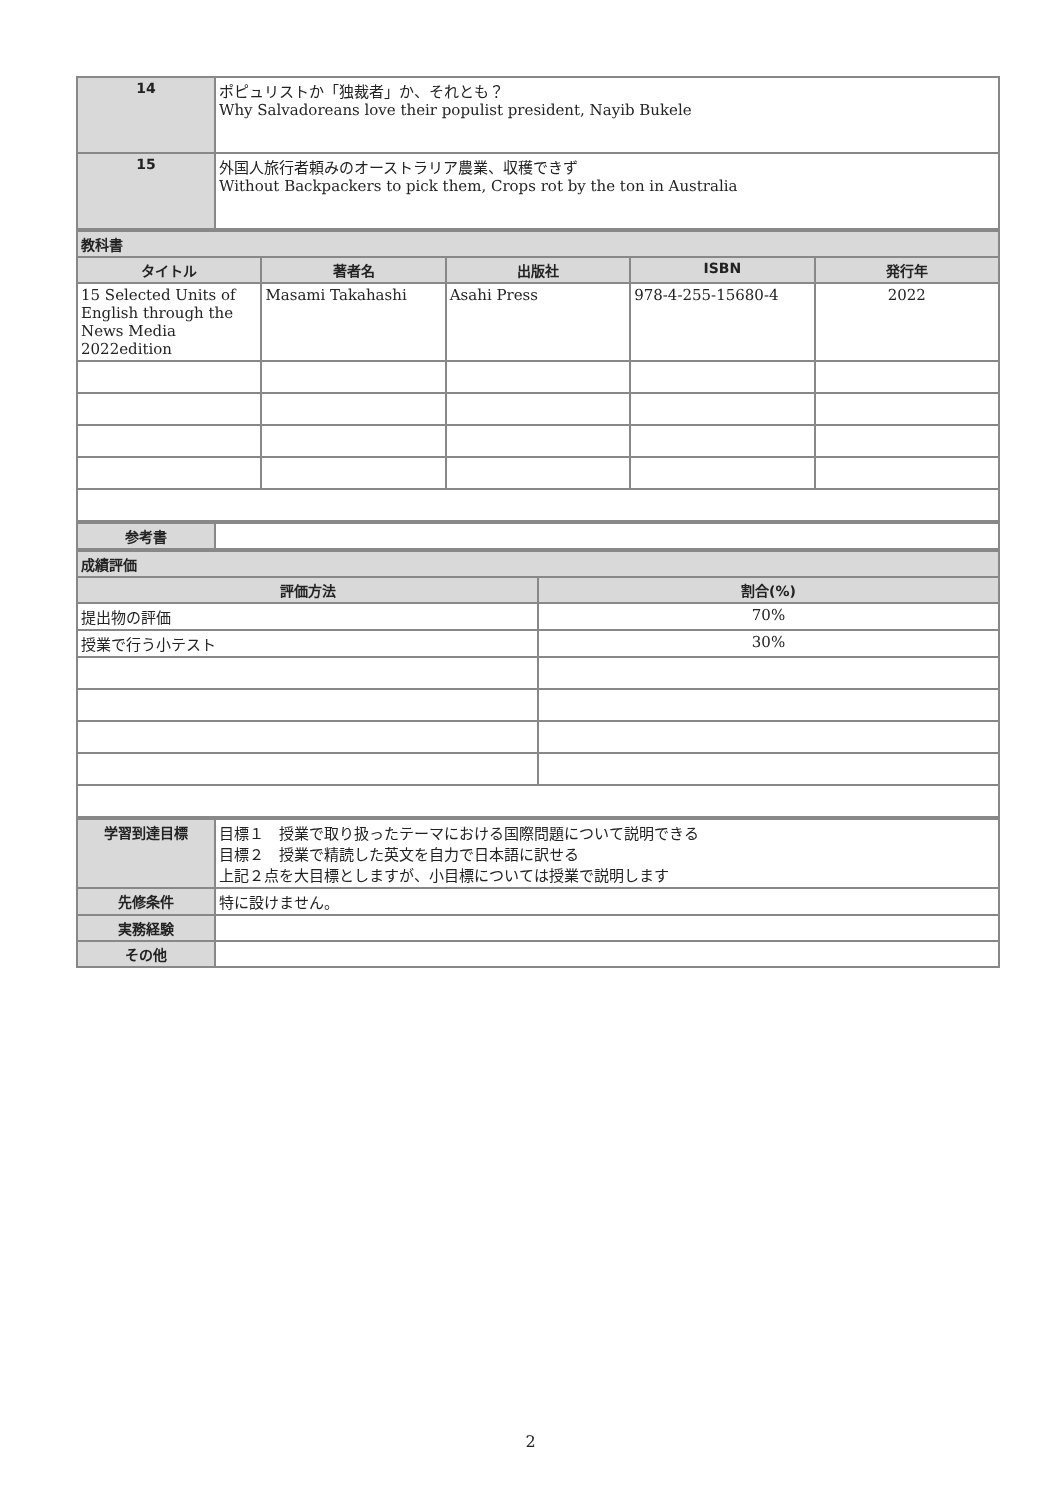| 14 | ポピュリストか「独裁者」か、それとも？ Why Salvadoreans love their populist president, Nayib Bukele |
| 15 | 外国人旅行者頼みのオーストラリア農業、収穫できず Without Backpackers to pick them, Crops rot by the ton in Australia |
| 教科書 | | | | |
| タイトル | 著者名 | 出版社 | ISBN | 発行年 |
| 15 Selected Units of English through the News Media 2022edition | Masami Takahashi | Asahi Press | 978-4-255-15680-4 | 2022 |
| 参考書 | |
| 成績評価 | |
| 評価方法 | 割合(%) |
| 提出物の評価 | 70% |
| 授業で行う小テスト | 30% |
| 学習到達目標 | 目標１ 授業で取り扱ったテーマにおける国際問題について説明できる 目標２ 授業で精読した英文を自力で日本語に訳せる 上記２点を大目標としますが、小目標については授業で説明します |
| 先修条件 | 特に設けません。 |
| 実務経験 | |
| その他 | |
2